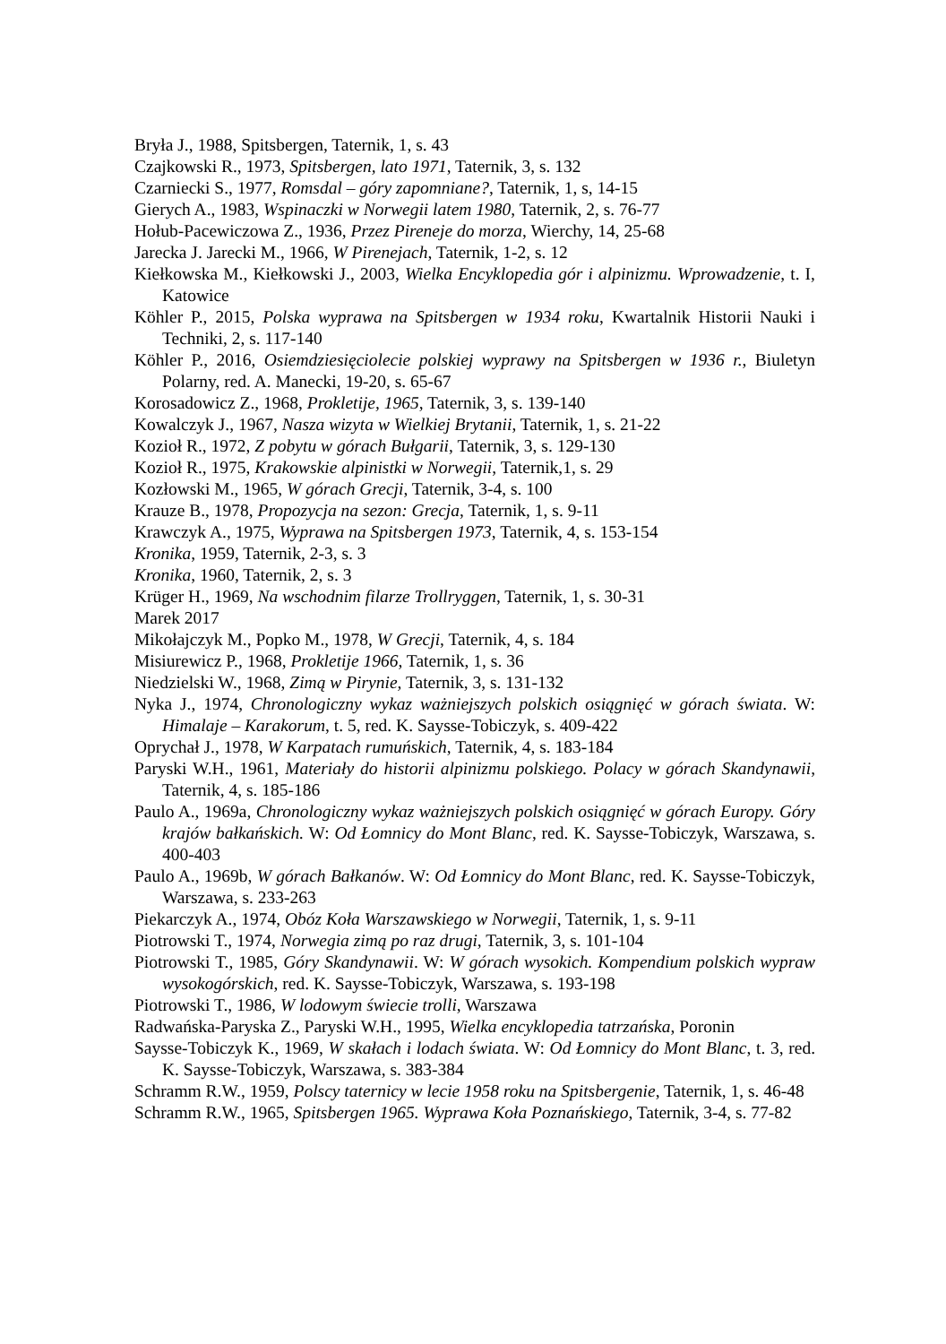Bryła J., 1988, Spitsbergen, Taternik, 1, s. 43
Czajkowski R., 1973, Spitsbergen, lato 1971, Taternik, 3, s. 132
Czarniecki S., 1977, Romsdal – góry zapomniane?, Taternik, 1, s, 14-15
Gierych A., 1983, Wspinaczki w Norwegii latem 1980, Taternik, 2, s. 76-77
Hołub-Pacewiczowa Z., 1936, Przez Pireneje do morza, Wierchy, 14, 25-68
Jarecka J. Jarecki M., 1966, W Pirenejach, Taternik, 1-2, s. 12
Kiełkowska M., Kiełkowski J., 2003, Wielka Encyklopedia gór i alpinizmu. Wprowadzenie, t. I, Katowice
Köhler P., 2015, Polska wyprawa na Spitsbergen w 1934 roku, Kwartalnik Historii Nauki i Techniki, 2, s. 117-140
Köhler P., 2016, Osiemdziesięciolecie polskiej wyprawy na Spitsbergen w 1936 r., Biuletyn Polarny, red. A. Manecki, 19-20, s. 65-67
Korosadowicz Z., 1968, Prokletije, 1965, Taternik, 3, s. 139-140
Kowalczyk J., 1967, Nasza wizyta w Wielkiej Brytanii, Taternik, 1, s. 21-22
Kozioł R., 1972, Z pobytu w górach Bułgarii, Taternik, 3, s. 129-130
Kozioł R., 1975, Krakowskie alpinistki w Norwegii, Taternik,1, s. 29
Kozłowski M., 1965, W górach Grecji, Taternik, 3-4, s. 100
Krauze B., 1978, Propozycja na sezon: Grecja, Taternik, 1, s. 9-11
Krawczyk A., 1975, Wyprawa na Spitsbergen 1973, Taternik, 4, s. 153-154
Kronika, 1959, Taternik, 2-3, s. 3
Kronika, 1960, Taternik, 2, s. 3
Krüger H., 1969, Na wschodnim filarze Trollryggen, Taternik, 1, s. 30-31
Marek 2017
Mikołajczyk M., Popko M., 1978, W Grecji, Taternik, 4, s. 184
Misiurewicz P., 1968, Prokletije 1966, Taternik, 1, s. 36
Niedzielski W., 1968, Zimą w Pirynie, Taternik, 3, s. 131-132
Nyka J., 1974, Chronologiczny wykaz ważniejszych polskich osiągnięć w górach świata. W: Himalaje – Karakorum, t. 5, red. K. Saysse-Tobiczyk, s. 409-422
Oprychał J., 1978, W Karpatach rumuńskich, Taternik, 4, s. 183-184
Paryski W.H., 1961, Materiały do historii alpinizmu polskiego. Polacy w górach Skandynawii, Taternik, 4, s. 185-186
Paulo A., 1969a, Chronologiczny wykaz ważniejszych polskich osiągnięć w górach Europy. Góry krajów bałkańskich. W: Od Łomnicy do Mont Blanc, red. K. Saysse-Tobiczyk, Warszawa, s. 400-403
Paulo A., 1969b, W górach Bałkanów. W: Od Łomnicy do Mont Blanc, red. K. Saysse-Tobiczyk, Warszawa, s. 233-263
Piekarczyk A., 1974, Obóz Koła Warszawskiego w Norwegii, Taternik, 1, s. 9-11
Piotrowski T., 1974, Norwegia zimą po raz drugi, Taternik, 3, s. 101-104
Piotrowski T., 1985, Góry Skandynawii. W: W górach wysokich. Kompendium polskich wypraw wysokogórskich, red. K. Saysse-Tobiczyk, Warszawa, s. 193-198
Piotrowski T., 1986, W lodowym świecie trolli, Warszawa
Radwańska-Paryska Z., Paryski W.H., 1995, Wielka encyklopedia tatrzańska, Poronin
Saysse-Tobiczyk K., 1969, W skałach i lodach świata. W: Od Łomnicy do Mont Blanc, t. 3, red. K. Saysse-Tobiczyk, Warszawa, s. 383-384
Schramm R.W., 1959, Polscy taternicy w lecie 1958 roku na Spitsbergenie, Taternik, 1, s. 46-48
Schramm R.W., 1965, Spitsbergen 1965. Wyprawa Koła Poznańskiego, Taternik, 3-4, s. 77-82